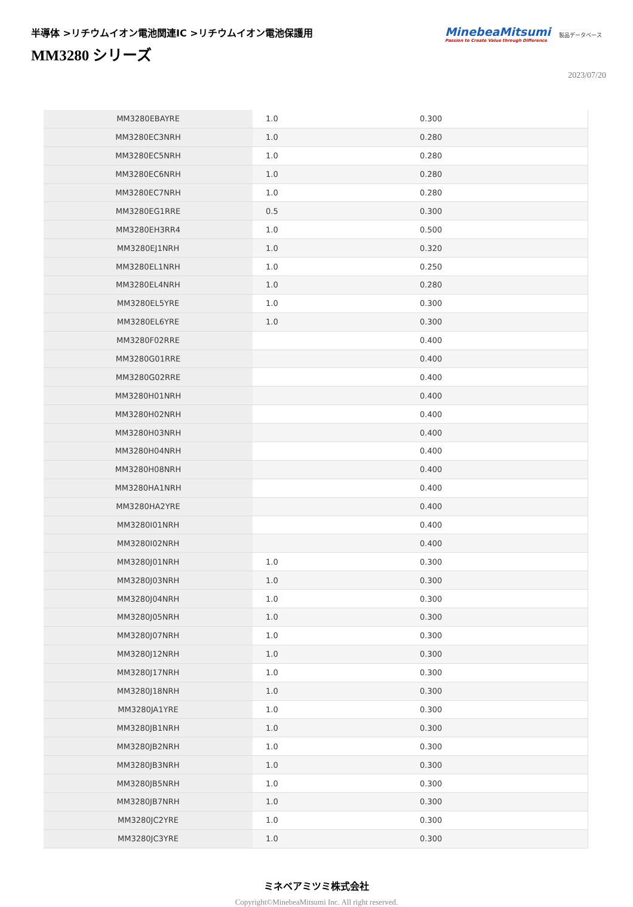半導体 >リチウムイオン電池関連IC >リチウムイオン電池保護用
MM3280 シリーズ
MinebeaMitsumi
Passion to Create Value through Difference
製品データベース
2023/07/20
| MM3280EBAYRE | 1.0 | 0.300 |
| MM3280EC3NRH | 1.0 | 0.280 |
| MM3280EC5NRH | 1.0 | 0.280 |
| MM3280EC6NRH | 1.0 | 0.280 |
| MM3280EC7NRH | 1.0 | 0.280 |
| MM3280EG1RRE | 0.5 | 0.300 |
| MM3280EH3RR4 | 1.0 | 0.500 |
| MM3280EJ1NRH | 1.0 | 0.320 |
| MM3280EL1NRH | 1.0 | 0.250 |
| MM3280EL4NRH | 1.0 | 0.280 |
| MM3280EL5YRE | 1.0 | 0.300 |
| MM3280EL6YRE | 1.0 | 0.300 |
| MM3280F02RRE | | 0.400 |
| MM3280G01RRE | | 0.400 |
| MM3280G02RRE | | 0.400 |
| MM3280H01NRH | | 0.400 |
| MM3280H02NRH | | 0.400 |
| MM3280H03NRH | | 0.400 |
| MM3280H04NRH | | 0.400 |
| MM3280H08NRH | | 0.400 |
| MM3280HA1NRH | | 0.400 |
| MM3280HA2YRE | | 0.400 |
| MM3280I01NRH | | 0.400 |
| MM3280I02NRH | | 0.400 |
| MM3280J01NRH | 1.0 | 0.300 |
| MM3280J03NRH | 1.0 | 0.300 |
| MM3280J04NRH | 1.0 | 0.300 |
| MM3280J05NRH | 1.0 | 0.300 |
| MM3280J07NRH | 1.0 | 0.300 |
| MM3280J12NRH | 1.0 | 0.300 |
| MM3280J17NRH | 1.0 | 0.300 |
| MM3280J18NRH | 1.0 | 0.300 |
| MM3280JA1YRE | 1.0 | 0.300 |
| MM3280JB1NRH | 1.0 | 0.300 |
| MM3280JB2NRH | 1.0 | 0.300 |
| MM3280JB3NRH | 1.0 | 0.300 |
| MM3280JB5NRH | 1.0 | 0.300 |
| MM3280JB7NRH | 1.0 | 0.300 |
| MM3280JC2YRE | 1.0 | 0.300 |
| MM3280JC3YRE | 1.0 | 0.300 |
ミネベアミツミ株式会社
Copyright©MinebeaMitsumi Inc. All right reserved.